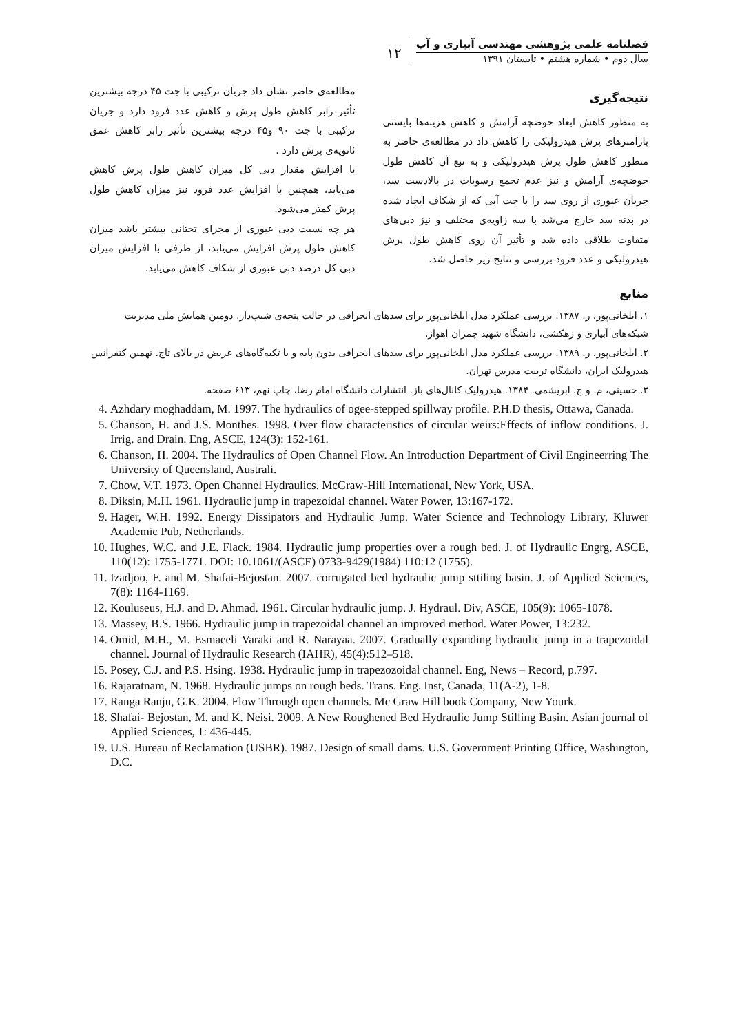فصلنامه علمی پژوهشی مهندسی آبیاری و آب
سال دوم • شماره هشتم • تابستان ۱۳۹۱
۱۲
نتیجه‌گیری
به منظور کاهش ابعاد حوضچه آرامش و کاهش هزینه‌ها بایستی پارامترهای پرش هیدرولیکی را کاهش داد در مطالعه‌ی حاضر به منظور کاهش طول پرش هیدرولیکی و به تبع آن کاهش طول حوضچه‌ی آرامش و نیز عدم تجمع رسوبات در بالادست سد، جریان عبوری از روی سد را با جت آبی که از شکاف ایجاد شده در بدنه سد خارج می‌شد با سه زاویه‌ی مختلف و نیز دبی‌های متفاوت طلاقی داده شد و تأثیر آن روی کاهش طول پرش هیدرولیکی و عدد فرود بررسی و نتایج زیر حاصل شد.
مطالعه‌ی حاضر نشان داد جریان ترکیبی با جت ۴۵ درجه بیشترین تأثیر رابر کاهش طول پرش و کاهش عدد فرود دارد و جریان ترکیبی با جت ۹۰ و۴۵ درجه بیشترین تأثیر رابر کاهش عمق ثانویه‌ی پرش دارد .
با افزایش مقدار دبی کل میزان کاهش طول پرش کاهش می‌یابد، همچنین با افزایش عدد فرود نیز میزان کاهش طول پرش کمتر می‌شود.
هر چه نسبت دبی عبوری از مجرای تحتانی بیشتر باشد میزان کاهش طول پرش افزایش می‌یابد، از طرفی با افزایش میزان دبی کل درصد دبی عبوری از شکاف کاهش می‌یابد.
منابع
۱. ایلخانی‌پور، ر. ۱۳۸۷. بررسی عملکرد مدل ایلخانی‌پور برای سدهای انحرافی در حالت پنجه‌ی شیب‌دار. دومین همایش ملی مدیریت شبکه‌های آبیاری و زهکشی، دانشگاه شهید چمران اهواز.
۲. ایلخانی‌پور، ر. ۱۳۸۹. بررسی عملکرد مدل ایلخانی‌پور برای سدهای انحرافی بدون پایه و با تکیه‌گاه‌های عریض در بالای تاج. نهمین کنفرانس هیدرولیک ایران، دانشگاه تربیت مدرس تهران.
۳. حسینی، م. و ج. ابریشمی. ۱۳۸۴. هیدرولیک کانال‌های باز. انتشارات دانشگاه امام رضا، چاپ نهم، ۶۱۳ صفحه.
4. Azhdary moghaddam, M. 1997. The hydraulics of ogee-stepped spillway profile. P.H.D thesis, Ottawa, Canada.
5. Chanson, H. and J.S. Monthes. 1998. Over flow characteristics of circular weirs:Effects of inflow conditions. J. Irrig. and Drain. Eng, ASCE, 124(3): 152-161.
6. Chanson, H. 2004. The Hydraulics of Open Channel Flow. An Introduction Department of Civil Engineerring The University of Queensland, Australi.
7. Chow, V.T. 1973. Open Channel Hydraulics. McGraw-Hill International, New York, USA.
8. Diksin, M.H. 1961. Hydraulic jump in trapezoidal channel. Water Power, 13:167-172.
9. Hager, W.H. 1992. Energy Dissipators and Hydraulic Jump. Water Science and Technology Library, Kluwer Academic Pub, Netherlands.
10. Hughes, W.C. and J.E. Flack. 1984. Hydraulic jump properties over a rough bed. J. of Hydraulic Engrg, ASCE, 110(12): 1755-1771. DOI: 10.1061/(ASCE) 0733-9429(1984) 110:12 (1755).
11. Izadjoo, F. and M. Shafai-Bejostan. 2007. corrugated bed hydraulic jump sttiling basin. J. of Applied Sciences, 7(8): 1164-1169.
12. Kouluseus, H.J. and D. Ahmad. 1961. Circular hydraulic jump. J. Hydraul. Div, ASCE, 105(9): 1065-1078.
13. Massey, B.S. 1966. Hydraulic jump in trapezoidal channel an improved method. Water Power, 13:232.
14. Omid, M.H., M. Esmaeeli Varaki and R. Narayaa. 2007. Gradually expanding hydraulic jump in a trapezoidal channel. Journal of Hydraulic Research (IAHR), 45(4):512–518.
15. Posey, C.J. and P.S. Hsing. 1938. Hydraulic jump in trapezozoidal channel. Eng, News – Record, p.797.
16. Rajaratnam, N. 1968. Hydraulic jumps on rough beds. Trans. Eng. Inst, Canada, 11(A-2), 1-8.
17. Ranga Ranju, G.K. 2004. Flow Through open channels. Mc Graw Hill book Company, New Yourk.
18. Shafai- Bejostan, M. and K. Neisi. 2009. A New Roughened Bed Hydraulic Jump Stilling Basin. Asian journal of Applied Sciences, 1: 436-445.
19. U.S. Bureau of Reclamation (USBR). 1987. Design of small dams. U.S. Government Printing Office, Washington, D.C.